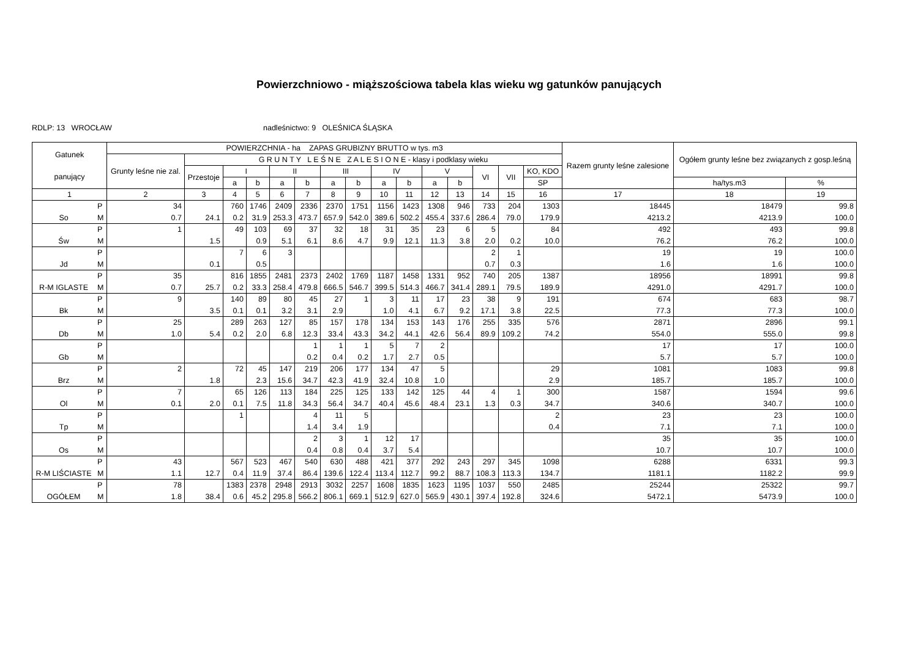Powierzchniowo - miąższościowa tabela klas wieku wg gatunków panujących
RDLP: 13 WROCŁAW nadleśnictwo: 9 OLEŚNICA ŚLĄSKA
| Gatunek panujący | | POWIERZCHNIA - ha ZAPAS GRUBIZNY BRUTTO w tys. m3 | | | | | | | | | | | | | | | Razem grunty leśne zalesione | Ogółem grunty leśne bez związanych z gosp.leśną | |
| --- | --- | --- | --- | --- | --- | --- | --- | --- | --- | --- | --- | --- | --- | --- | --- | --- | --- | --- | --- |
| | | Grunty leśne nie zal. | G R U N T Y L E Ś N E Z A L E S I O N E - klasy i podklasy wieku | | | | | | | | | | | | | | | | |
| | | | Przestoje | I | | II | | III | | IV | | V | | VI | VII | KO, KDO | | | |
| | | | | a | b | a | b | a | b | a | b | a | b | | | SP | | ha/tys.m3 | % |
| 1 | | 2 | 3 | 4 | 5 | 6 | 7 | 8 | 9 | 10 | 11 | 12 | 13 | 14 | 15 | 16 | 17 | 18 | 19 |
| | P | 34 | | 760 | 1746 | 2409 | 2336 | 2370 | 1751 | 1156 | 1423 | 1308 | 946 | 733 | 204 | 1303 | 18445 | 18479 | 99.8 |
| So | M | 0.7 | 24.1 | 0.2 | 31.9 | 253.3 | 473.7 | 657.9 | 542.0 | 389.6 | 502.2 | 455.4 | 337.6 | 286.4 | 79.0 | 179.9 | 4213.2 | 4213.9 | 100.0 |
| | P | 1 | | 49 | 103 | 69 | 37 | 32 | 18 | 31 | 35 | 23 | 6 | 5 | | 84 | 492 | 493 | 99.8 |
| Św | M | | 1.5 | | 0.9 | 5.1 | 6.1 | 8.6 | 4.7 | 9.9 | 12.1 | 11.3 | 3.8 | 2.0 | 0.2 | 10.0 | 76.2 | 76.2 | 100.0 |
| | P | | | 7 | 6 | 3 | | | | | | | | 2 | 1 | | 19 | 19 | 100.0 |
| Jd | M | | 0.1 | | 0.5 | | | | | | | | | 0.7 | 0.3 | | 1.6 | 1.6 | 100.0 |
| | P | 35 | | 816 | 1855 | 2481 | 2373 | 2402 | 1769 | 1187 | 1458 | 1331 | 952 | 740 | 205 | 1387 | 18956 | 18991 | 99.8 |
| R-M IGLASTE | M | 0.7 | 25.7 | 0.2 | 33.3 | 258.4 | 479.8 | 666.5 | 546.7 | 399.5 | 514.3 | 466.7 | 341.4 | 289.1 | 79.5 | 189.9 | 4291.0 | 4291.7 | 100.0 |
| | P | 9 | | 140 | 89 | 80 | 45 | 27 | 1 | 3 | 11 | 17 | 23 | 38 | 9 | 191 | 674 | 683 | 98.7 |
| Bk | M | | 3.5 | 0.1 | 0.1 | 3.2 | 3.1 | 2.9 | | 1.0 | 4.1 | 6.7 | 9.2 | 17.1 | 3.8 | 22.5 | 77.3 | 77.3 | 100.0 |
| | P | 25 | | 289 | 263 | 127 | 85 | 157 | 178 | 134 | 153 | 143 | 176 | 255 | 335 | 576 | 2871 | 2896 | 99.1 |
| Db | M | 1.0 | 5.4 | 0.2 | 2.0 | 6.8 | 12.3 | 33.4 | 43.3 | 34.2 | 44.1 | 42.6 | 56.4 | 89.9 | 109.2 | 74.2 | 554.0 | 555.0 | 99.8 |
| | P | | | | | | 1 | 1 | 1 | 5 | 7 | 2 | | | | | 17 | 17 | 100.0 |
| Gb | M | | | | | | 0.2 | 0.4 | 0.2 | 1.7 | 2.7 | 0.5 | | | | | 5.7 | 5.7 | 100.0 |
| | P | 2 | | 72 | 45 | 147 | 219 | 206 | 177 | 134 | 47 | 5 | | | | 29 | 1081 | 1083 | 99.8 |
| Brz | M | | 1.8 | | 2.3 | 15.6 | 34.7 | 42.3 | 41.9 | 32.4 | 10.8 | 1.0 | | | | 2.9 | 185.7 | 185.7 | 100.0 |
| | P | 7 | | 65 | 126 | 113 | 184 | 225 | 125 | 133 | 142 | 125 | 44 | 4 | 1 | 300 | 1587 | 1594 | 99.6 |
| Ol | M | 0.1 | 2.0 | 0.1 | 7.5 | 11.8 | 34.3 | 56.4 | 34.7 | 40.4 | 45.6 | 48.4 | 23.1 | 1.3 | 0.3 | 34.7 | 340.6 | 340.7 | 100.0 |
| | P | | | 1 | | | 4 | 11 | 5 | | | | | | | 2 | 23 | 23 | 100.0 |
| Tp | M | | | | | | 1.4 | 3.4 | 1.9 | | | | | | | 0.4 | 7.1 | 7.1 | 100.0 |
| | P | | | | | | 2 | 3 | 1 | 12 | 17 | | | | | | 35 | 35 | 100.0 |
| Os | M | | | | | | 0.4 | 0.8 | 0.4 | 3.7 | 5.4 | | | | | | 10.7 | 10.7 | 100.0 |
| | P | 43 | | 567 | 523 | 467 | 540 | 630 | 488 | 421 | 377 | 292 | 243 | 297 | 345 | 1098 | 6288 | 6331 | 99.3 |
| R-M LIŚCIASTE | M | 1.1 | 12.7 | 0.4 | 11.9 | 37.4 | 86.4 | 139.6 | 122.4 | 113.4 | 112.7 | 99.2 | 88.7 | 108.3 | 113.3 | 134.7 | 1181.1 | 1182.2 | 99.9 |
| | P | 78 | | 1383 | 2378 | 2948 | 2913 | 3032 | 2257 | 1608 | 1835 | 1623 | 1195 | 1037 | 550 | 2485 | 25244 | 25322 | 99.7 |
| OGÓŁEM | M | 1.8 | 38.4 | 0.6 | 45.2 | 295.8 | 566.2 | 806.1 | 669.1 | 512.9 | 627.0 | 565.9 | 430.1 | 397.4 | 192.8 | 324.6 | 5472.1 | 5473.9 | 100.0 |